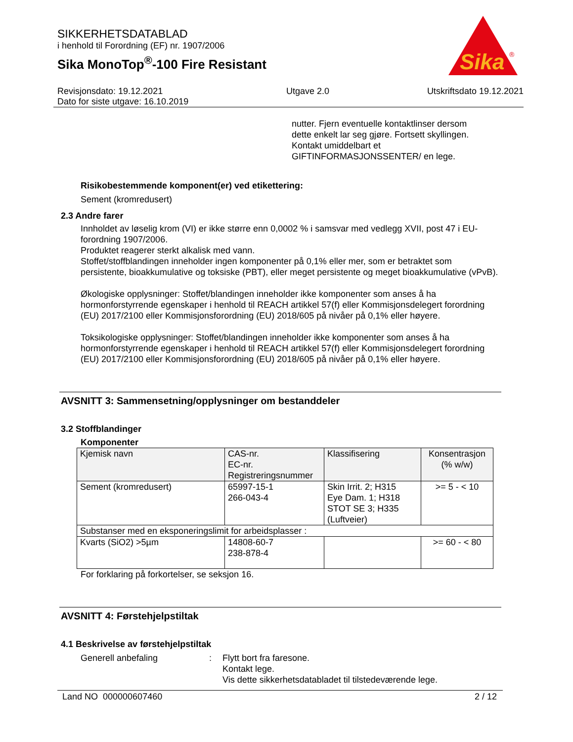SIKKERHETSDATABLAD
i henhold til Forordning (EF) nr. 1907/2006
Sika MonoTop<sup>®</sup>-100 Fire Resistant
Sika
®
Revisjonsdato: 19.12.2021
Dato for siste utgave: 16.10.2019
Utgave 2.0 Utskriftsdato 19.12.2021
nutter. Fjern eventuelle kontaktlinser dersom
dette enkelt lar seg gjøre. Fortsett skyllingen.
Kontakt umiddelbart et
GIFTINFORMASJONSSENTER/ en lege.
Risikobestemmende komponent(er) ved etikettering:
Sement (kromredusert)
2.3 Andre farer
Innholdet av løselig krom (VI) er ikke større enn 0,0002 % i samsvar med vedlegg XVII, post 47 i EU-forordning 1907/2006.
Produktet reagerer sterkt alkalisk med vann.
Stoffet/stoffblandingen inneholder ingen komponenter på 0,1% eller mer, som er betraktet som persistente, bioakkumulative og toksiske (PBT), eller meget persistente og meget bioakkumulative (vPvB).
Økologiske opplysninger: Stoffet/blandingen inneholder ikke komponenter som anses å ha hormonforstyrrende egenskaper i henhold til REACH artikkel 57(f) eller Kommisjonsdelegert forordning (EU) 2017/2100 eller Kommisjonsforordning (EU) 2018/605 på nivåer på 0,1% eller høyere.
Toksikologiske opplysninger: Stoffet/blandingen inneholder ikke komponenter som anses å ha hormonforstyrrende egenskaper i henhold til REACH artikkel 57(f) eller Kommisjonsdelegert forordning (EU) 2017/2100 eller Kommisjonsforordning (EU) 2018/605 på nivåer på 0,1% eller høyere.
AVSNITT 3: Sammensetning/opplysninger om bestanddeler
3.2 Stoffblandinger
Komponenter
| Kjemisk navn | CAS-nr. EC-nr. Registreringsnummer | Klassifisering | Konsentrasjon (% w/w) |
| --- | --- | --- | --- |
| Sement (kromredusert) | 65997-15-1 266-043-4 | Skin Irrit. 2; H315 Eye Dam. 1; H318 STOT SE 3; H335 (Luftveier) | >= 5 - < 10 |
| Substanser med en eksponeringslimit for arbeidsplasser : | | | |
| Kvarts (SiO2) >5µm | 14808-60-7 238-878-4 | | >= 60 - < 80 |
For forklaring på forkortelser, se seksjon 16.
AVSNITT 4: Førstehjelpstiltak
4.1 Beskrivelse av førstehjelpstiltak
Generell anbefaling : Flytt bort fra faresone.
Kontakt lege.
Vis dette sikkerhetsdatabladet til tilstedeværende lege.
Land NO 000000607460 2 / 12